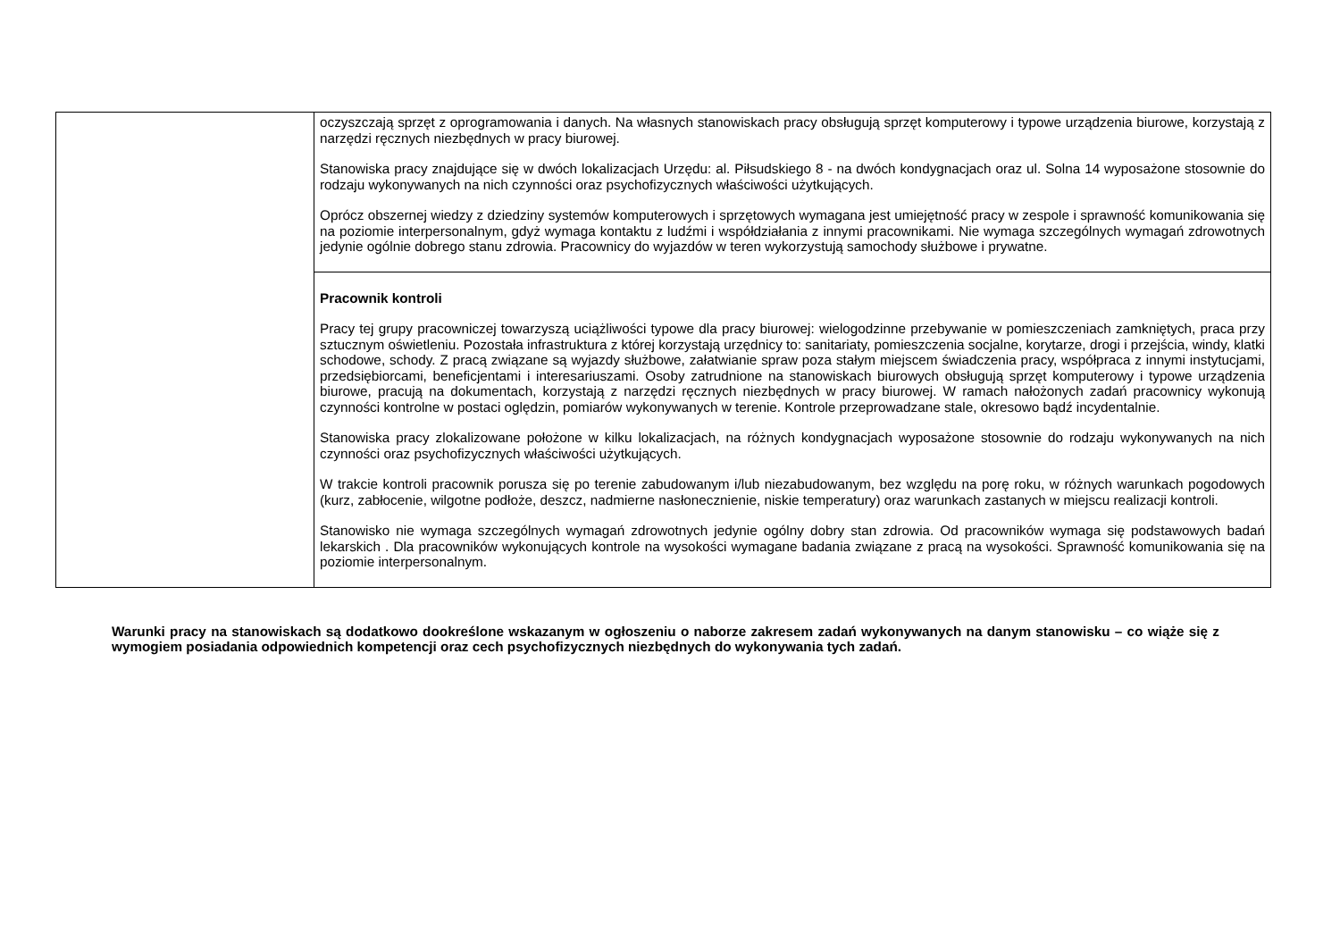| | oczyszczają sprzęt z oprogramowania i danych. Na własnych stanowiskach pracy obsługują sprzęt komputerowy i typowe urządzenia biurowe, korzystają z narzędzi ręcznych niezbędnych w pracy biurowej. Stanowiska pracy znajdujące się w dwóch lokalizacjach Urzędu: al. Piłsudskiego 8 - na dwóch kondygnacjach oraz ul. Solna 14 wyposażone stosownie do rodzaju wykonywanych na nich czynności oraz psychofizycznych właściwości użytkujących. Oprócz obszernej wiedzy z dziedziny systemów komputerowych i sprzętowych wymagana jest umiejętność pracy w zespole i sprawność komunikowania się na poziomie interpersonalnym, gdyż wymaga kontaktu z ludźmi i współdziałania z innymi pracownikami. Nie wymaga szczególnych wymagań zdrowotnych jedynie ogólnie dobrego stanu zdrowia. Pracownicy do wyjazdów w teren wykorzystują samochody służbowe i prywatne. |
| | Pracownik kontroli Pracy tej grupy pracowniczej towarzyszą uciążliwości typowe dla pracy biurowej: wielogodzinne przebywanie w pomieszczeniach zamkniętych, praca przy sztucznym oświetleniu. Pozostała infrastruktura z której korzystają urzędnicy to: sanitariaty, pomieszczenia socjalne, korytarze, drogi i przejścia, windy, klatki schodowe, schody. Z pracą związane są wyjazdy służbowe, załatwianie spraw poza stałym miejscem świadczenia pracy, współpraca z innymi instytucjami, przedsiębiorcami, beneficjentami i interesariuszami. Osoby zatrudnione na stanowiskach biurowych obsługują sprzęt komputerowy i typowe urządzenia biurowe, pracują na dokumentach, korzystają z narzędzi ręcznych niezbędnych w pracy biurowej. W ramach nałożonych zadań pracownicy wykonują czynności kontrolne w postaci oględzin, pomiarów wykonywanych w terenie. Kontrole przeprowadzane stale, okresowo bądź incydentalnie. Stanowiska pracy zlokalizowane położone w kilku lokalizacjach, na różnych kondygnacjach wyposażone stosownie do rodzaju wykonywanych na nich czynności oraz psychofizycznych właściwości użytkujących. W trakcie kontroli pracownik porusza się po terenie zabudowanym i/lub niezabudowanym, bez względu na porę roku, w różnych warunkach pogodowych (kurz, zabłocenie, wilgotne podłoże, deszcz, nadmierne nasłonecznienie, niskie temperatury) oraz warunkach zastanych w miejscu realizacji kontroli. Stanowisko nie wymaga szczególnych wymagań zdrowotnych jedynie ogólny dobry stan zdrowia. Od pracowników wymaga się podstawowych badań lekarskich . Dla pracowników wykonujących kontrole na wysokości wymagane badania związane z pracą na wysokości. Sprawność komunikowania się na poziomie interpersonalnym. |
Warunki pracy na stanowiskach są dodatkowo dookreślone wskazanym w ogłoszeniu o naborze zakresem zadań wykonywanych na danym stanowisku – co wiąże się z wymogiem posiadania odpowiednich kompetencji oraz cech psychofizycznych niezbędnych do wykonywania tych zadań.